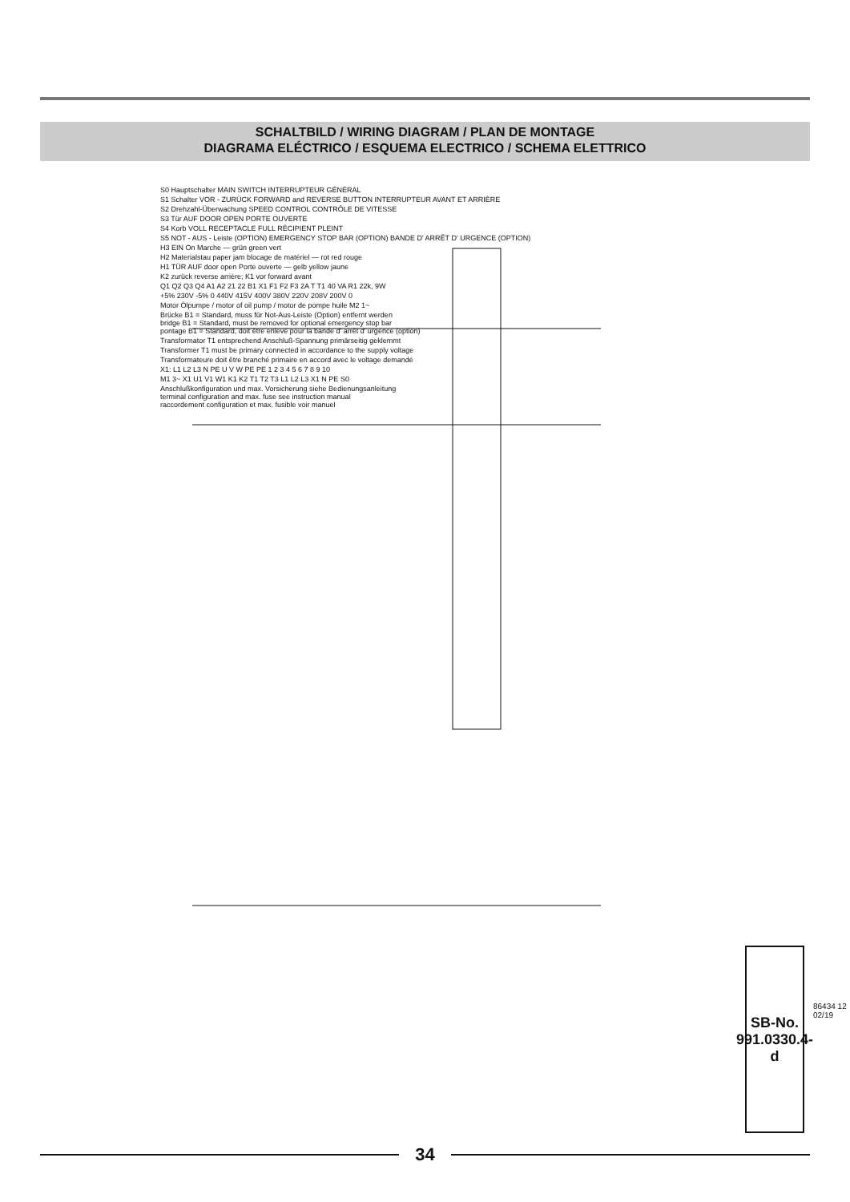SCHALTBILD / WIRING DIAGRAM / PLAN DE MONTAGE
DIAGRAMA ELÉCTRICO / ESQUEMA ELECTRICO / SCHEMA ELETTRICO
S0 Hauptschalter MAIN SWITCH INTERRUPTEUR GÉNÉRAL
S1 Schalter VOR - ZURÜCK FORWARD and REVERSE BUTTON INTERRUPTEUR AVANT ET ARRIÈRE
S2 Drehzahl-Überwachung SPEED CONTROL CONTRÔLE DE VITESSE
S3 Tür AUF DOOR OPEN PORTE OUVERTE
S4 Korb VOLL RECEPTACLE FULL RÉCIPIENT PLEINT
S5 NOT - AUS - Leiste (OPTION) EMERGENCY STOP BAR (OPTION) BANDE D' ARRÊT D' URGENCE (OPTION)
H3 EIN On Marche — grün green vert
H2 Materialstau paper jam blocage de matériel — rot red rouge
H1 TÜR AUF door open Porte ouverte — gelb yellow jaune
K2 zurück reverse arrière; K1 vor forward avant
Q1 Q2 Q3 Q4 A1 A2 21 22 B1 X1 F1 F2 F3 2A T T1 40 VA R1 22k, 9W
+5% 230V -5% 0 440V 415V 400V 380V 220V 208V 200V 0
Motor Ölpumpe / motor of oil pump / motor de pompe huile M2 1~
Brücke B1 = Standard, muss für Not-Aus-Leiste (Option) entfernt werden
bridge B1 = Standard, must be removed for optional emergency stop bar
pontage B1 = Standard, doit être enlevé pour la bande d' arrêt d' urgence (option)
Transformator T1 entsprechend Anschluß-Spannung primärseitig geklemmt
Transformer T1 must be primary connected in accordance to the supply voltage
Transformateure doit être branché primaire en accord avec le voltage demandé
X1: L1 L2 L3 N PE U V W PE PE 1 2 3 4 5 6 7 8 9 10
M1 3~ X1 U1 V1 W1 K1 K2 T1 T2 T3 L1 L2 L3 X1 N PE S0
Anschlußkonfiguration und max. Vorsicherung siehe Bedienungsanleitung
terminal configuration and max. fuse see instruction manual
raccordement configuration et max. fusible voir manuel
SB-No.
991.0330.4-d
86434 12 02/19
34